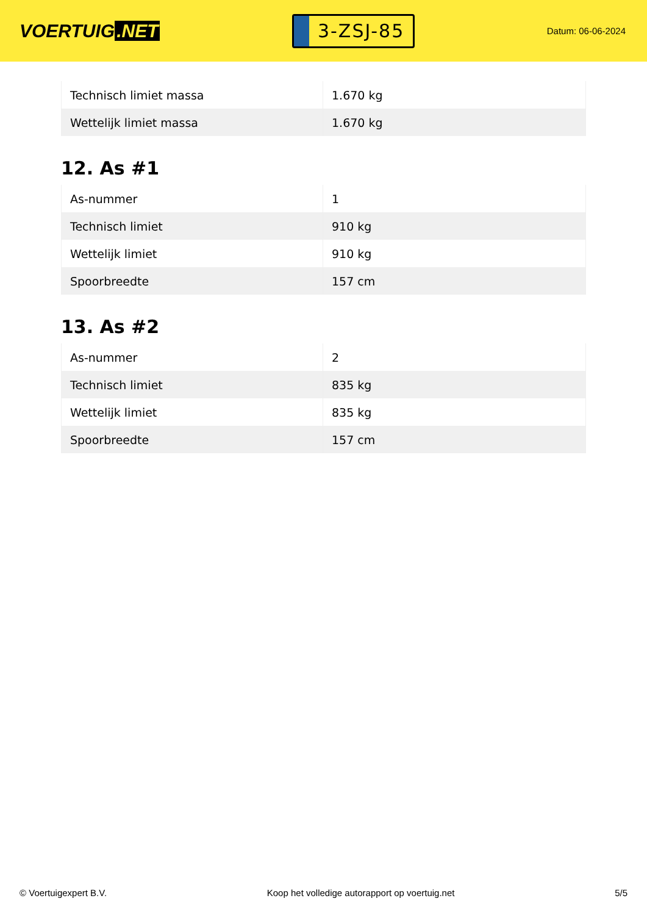VOERTUIG.NET
3-ZSJ-85
Datum: 06-06-2024
| Technisch limiet massa | 1.670 kg |
| Wettelijk limiet massa | 1.670 kg |
12. As #1
| As-nummer | 1 |
| Technisch limiet | 910 kg |
| Wettelijk limiet | 910 kg |
| Spoorbreedte | 157 cm |
13. As #2
| As-nummer | 2 |
| Technisch limiet | 835 kg |
| Wettelijk limiet | 835 kg |
| Spoorbreedte | 157 cm |
© Voertuigexpert B.V. Koop het volledige autorapport op voertuig.net 5/5